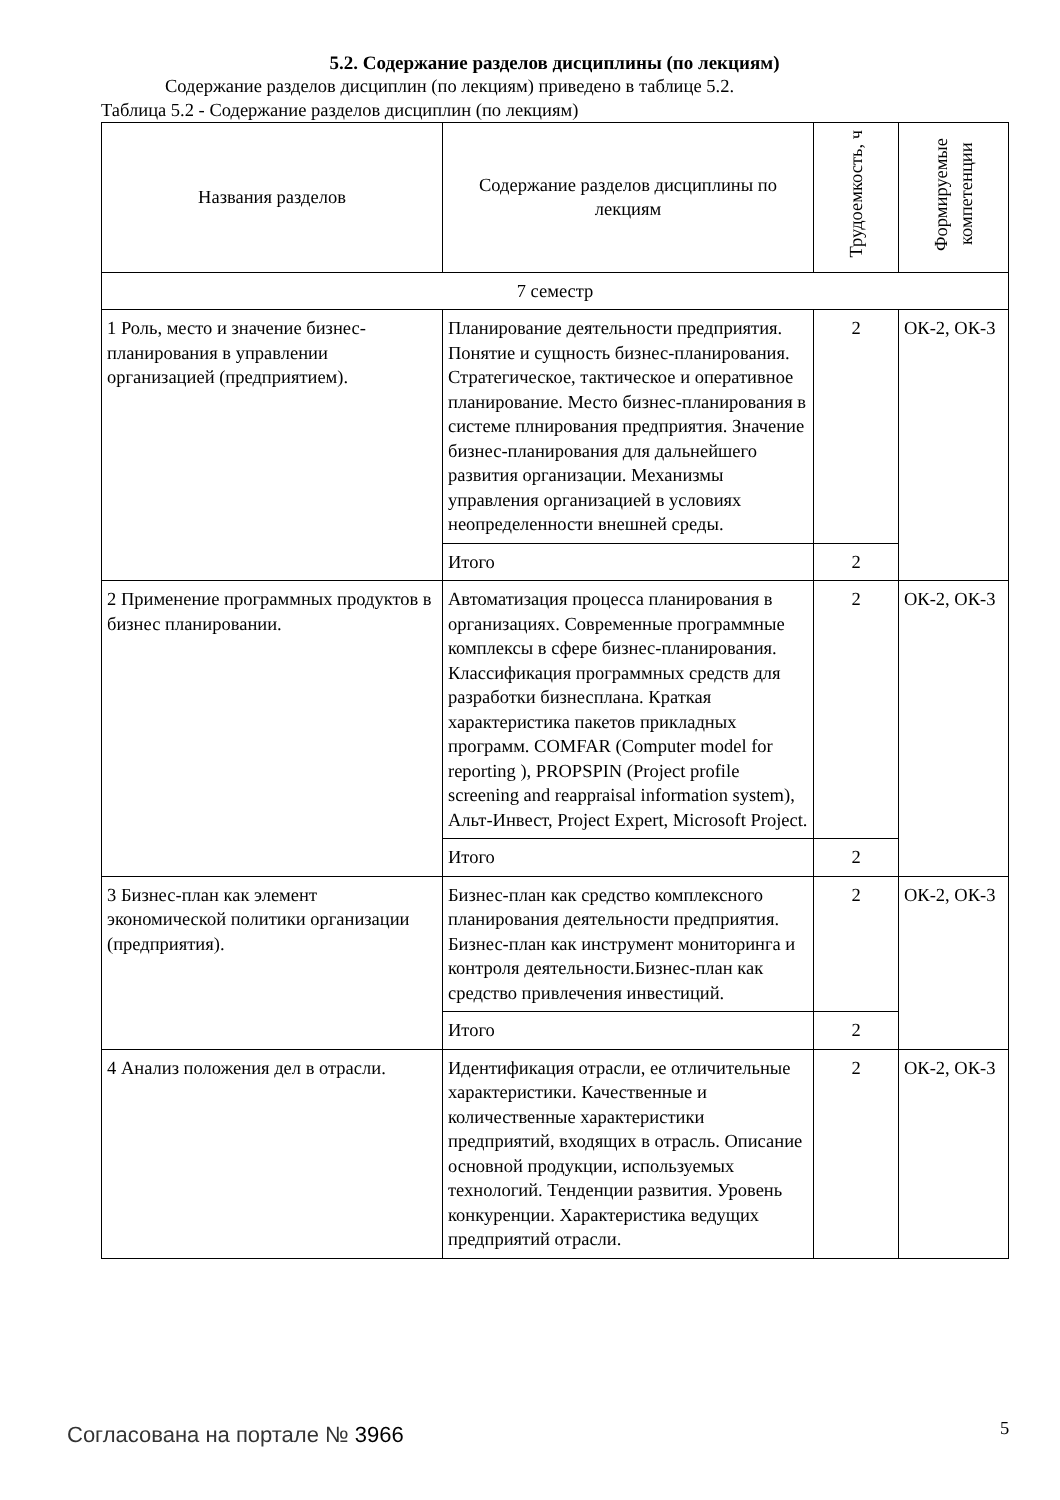5.2. Содержание разделов дисциплины (по лекциям)
Содержание разделов дисциплин (по лекциям) приведено в таблице 5.2.
Таблица 5.2 - Содержание разделов дисциплин (по лекциям)
| Названия разделов | Содержание разделов дисциплины по лекциям | Трудоемкость, ч | Формируемые компетенции |
| --- | --- | --- | --- |
| 7 семестр | | | |
| 1 Роль, место и значение бизнес-планирования в управлении организацией (предприятием). | Планирование деятельности предприятия. Понятие и сущность бизнес-планирования. Стратегическое, тактическое и оперативное планирование. Место бизнес-планирования в системе плнирования предприятия. Значение бизнес-планирования для дальнейшего развития организации. Механизмы управления организацией в условиях неопределенности внешней среды. | 2 | ОК-2, ОК-3 |
| | Итого | 2 | |
| 2 Применение программных продуктов в бизнес планировании. | Автоматизация процесса планирования в организациях. Современные программные комплексы в сфере бизнес-планирования. Классификация программных средств для разработки бизнесплана. Краткая характеристика пакетов прикладных программ. COMFAR (Computer model for reporting ), PROPSPIN (Project profile screening and reappraisal information system), Альт-Инвест, Project Expert, Microsoft Project. | 2 | ОК-2, ОК-3 |
| | Итого | 2 | |
| 3 Бизнес-план как элемент экономической политики организации (предприятия). | Бизнес-план как средство комплексного планирования деятельности предприятия. Бизнес-план как инструмент мониторинга и контроля деятельности.Бизнес-план как средство привлечения инвестиций. | 2 | ОК-2, ОК-3 |
| | Итого | 2 | |
| 4 Анализ положения дел в отрасли. | Идентификация отрасли, ее отличительные характеристики. Качественные и количественные характеристики предприятий, входящих в отрасль. Описание основной продукции, используемых технологий. Тенденции развития. Уровень конкуренции. Характеристика ведущих предприятий отрасли. | 2 | ОК-2, ОК-3 |
Согласована на портале № 3966 5